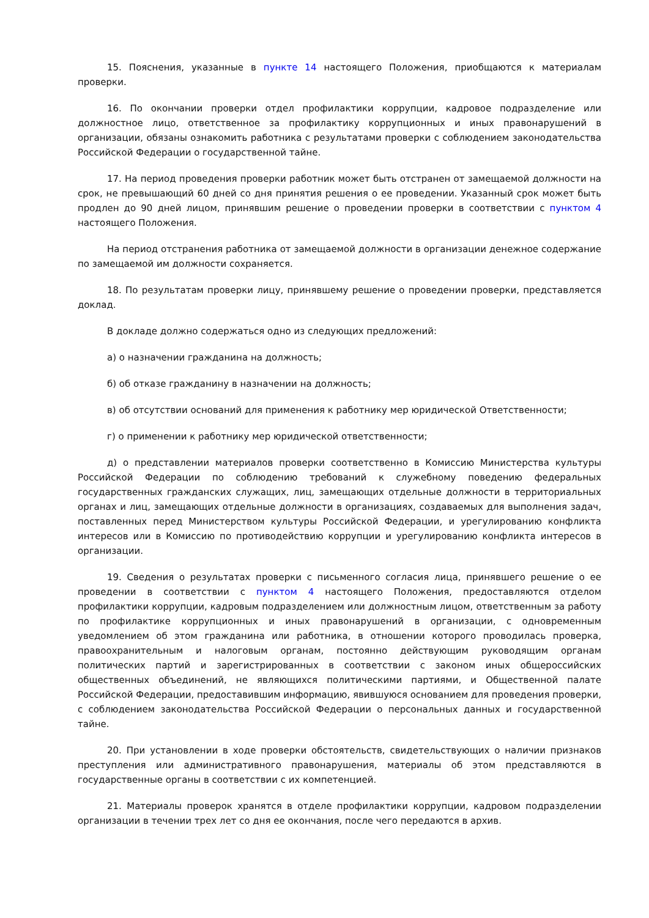15. Пояснения, указанные в пункте 14 настоящего Положения, приобщаются к материалам проверки.
16. По окончании проверки отдел профилактики коррупции, кадровое подразделение или должностное лицо, ответственное за профилактику коррупционных и иных правонарушений в организации, обязаны ознакомить работника с результатами проверки с соблюдением законодательства Российской Федерации о государственной тайне.
17. На период проведения проверки работник может быть отстранен от замещаемой должности на срок, не превышающий 60 дней со дня принятия решения о ее проведении. Указанный срок может быть продлен до 90 дней лицом, принявшим решение о проведении проверки в соответствии с пунктом 4 настоящего Положения.
На период отстранения работника от замещаемой должности в организации денежное содержание по замещаемой им должности сохраняется.
18. По результатам проверки лицу, принявшему решение о проведении проверки, представляется доклад.
В докладе должно содержаться одно из следующих предложений:
а) о назначении гражданина на должность;
б) об отказе гражданину в назначении на должность;
в) об отсутствии оснований для применения к работнику мер юридической Ответственности;
г) о применении к работнику мер юридической ответственности;
д) о представлении материалов проверки соответственно в Комиссию Министерства культуры Российской Федерации по соблюдению требований к служебному поведению федеральных государственных гражданских служащих, лиц, замещающих отдельные должности в территориальных органах и лиц, замещающих отдельные должности в организациях, создаваемых для выполнения задач, поставленных перед Министерством культуры Российской Федерации, и урегулированию конфликта интересов или в Комиссию по противодействию коррупции и урегулированию конфликта интересов в организации.
19. Сведения о результатах проверки с письменного согласия лица, принявшего решение о ее проведении в соответствии с пунктом 4 настоящего Положения, предоставляются отделом профилактики коррупции, кадровым подразделением или должностным лицом, ответственным за работу по профилактике коррупционных и иных правонарушений в организации, с одновременным уведомлением об этом гражданина или работника, в отношении которого проводилась проверка, правоохранительным и налоговым органам, постоянно действующим руководящим органам политических партий и зарегистрированных в соответствии с законом иных общероссийских общественных объединений, не являющихся политическими партиями, и Общественной палате Российской Федерации, предоставившим информацию, явившуюся основанием для проведения проверки, с соблюдением законодательства Российской Федерации о персональных данных и государственной тайне.
20. При установлении в ходе проверки обстоятельств, свидетельствующих о наличии признаков преступления или административного правонарушения, материалы об этом представляются в государственные органы в соответствии с их компетенцией.
21. Материалы проверок хранятся в отделе профилактики коррупции, кадровом подразделении организации в течении трех лет со дня ее окончания, после чего передаются в архив.